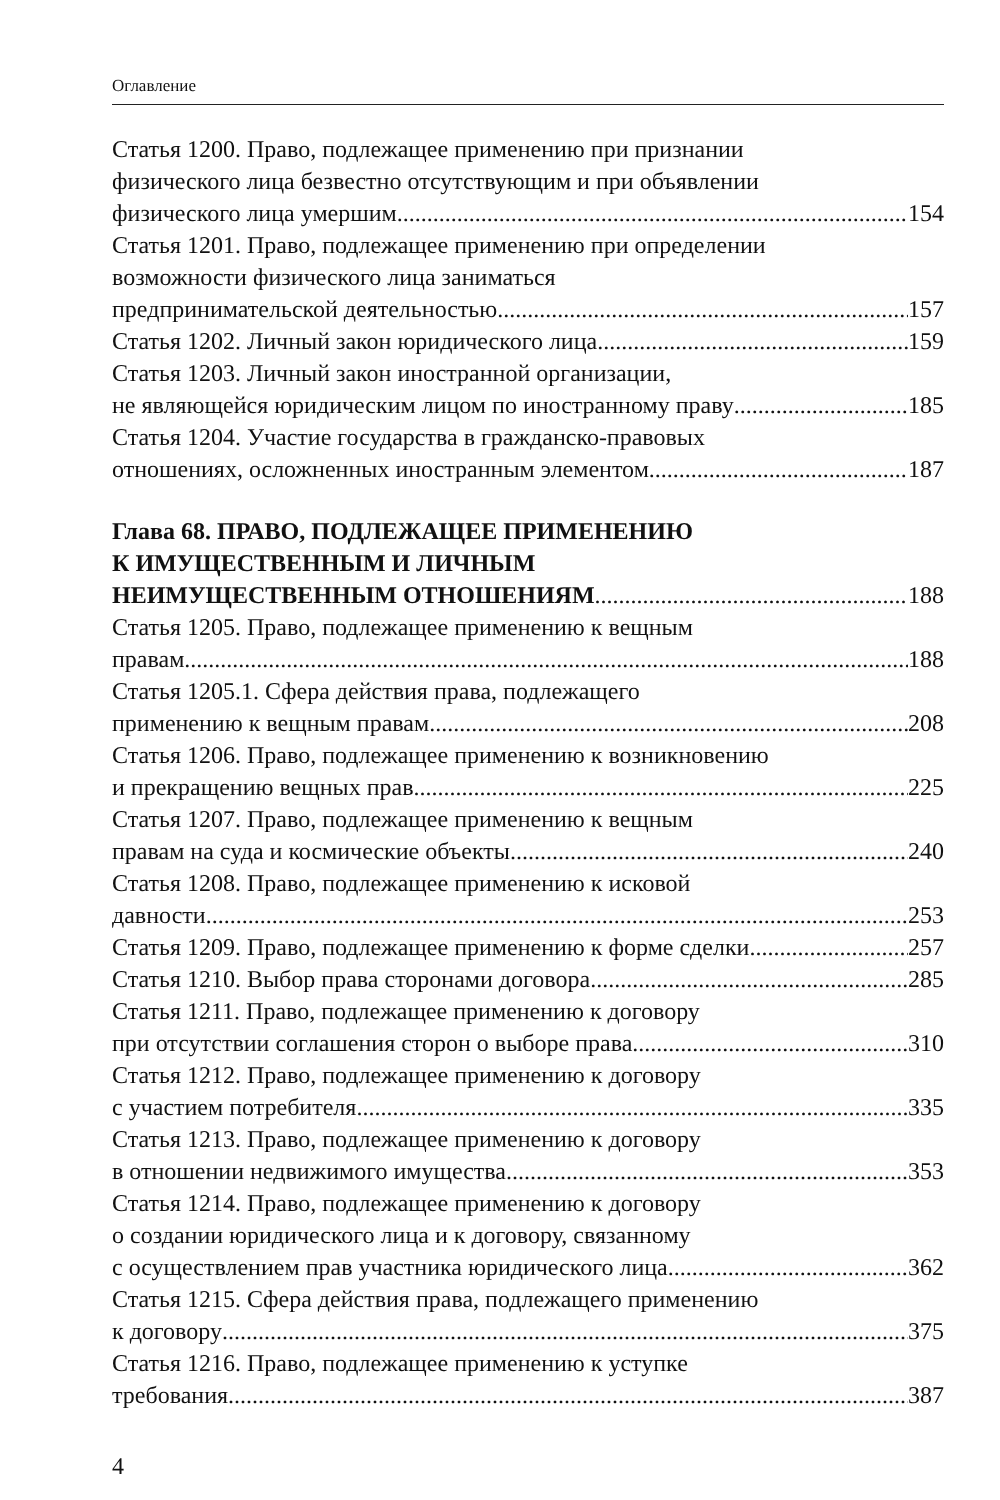Оглавление
Статья 1200. Право, подлежащее применению при признании
физического лица безвестно отсутствующим и при объявлении
физического лица умершим 154
Статья 1201. Право, подлежащее применению при определении
возможности физического лица заниматься
предпринимательской деятельностью 157
Статья 1202. Личный закон юридического лица 159
Статья 1203. Личный закон иностранной организации,
не являющейся юридическим лицом по иностранному праву 185
Статья 1204. Участие государства в гражданско-правовых
отношениях, осложненных иностранным элементом 187
Глава 68. ПРАВО, ПОДЛЕЖАЩЕЕ ПРИМЕНЕНИЮ
К ИМУЩЕСТВЕННЫМ И ЛИЧНЫМ
НЕИМУЩЕСТВЕННЫМ ОТНОШЕНИЯМ 188
Статья 1205. Право, подлежащее применению к вещным
правам 188
Статья 1205.1. Сфера действия права, подлежащего
применению к вещным правам 208
Статья 1206. Право, подлежащее применению к возникновению
и прекращению вещных прав 225
Статья 1207. Право, подлежащее применению к вещным
правам на суда и космические объекты 240
Статья 1208. Право, подлежащее применению к исковой
давности 253
Статья 1209. Право, подлежащее применению к форме сделки 257
Статья 1210. Выбор права сторонами договора 285
Статья 1211. Право, подлежащее применению к договору
при отсутствии соглашения сторон о выборе права 310
Статья 1212. Право, подлежащее применению к договору
с участием потребителя 335
Статья 1213. Право, подлежащее применению к договору
в отношении недвижимого имущества 353
Статья 1214. Право, подлежащее применению к договору
о создании юридического лица и к договору, связанному
с осуществлением прав участника юридического лица 362
Статья 1215. Сфера действия права, подлежащего применению
к договору 375
Статья 1216. Право, подлежащее применению к уступке
требования 387
4